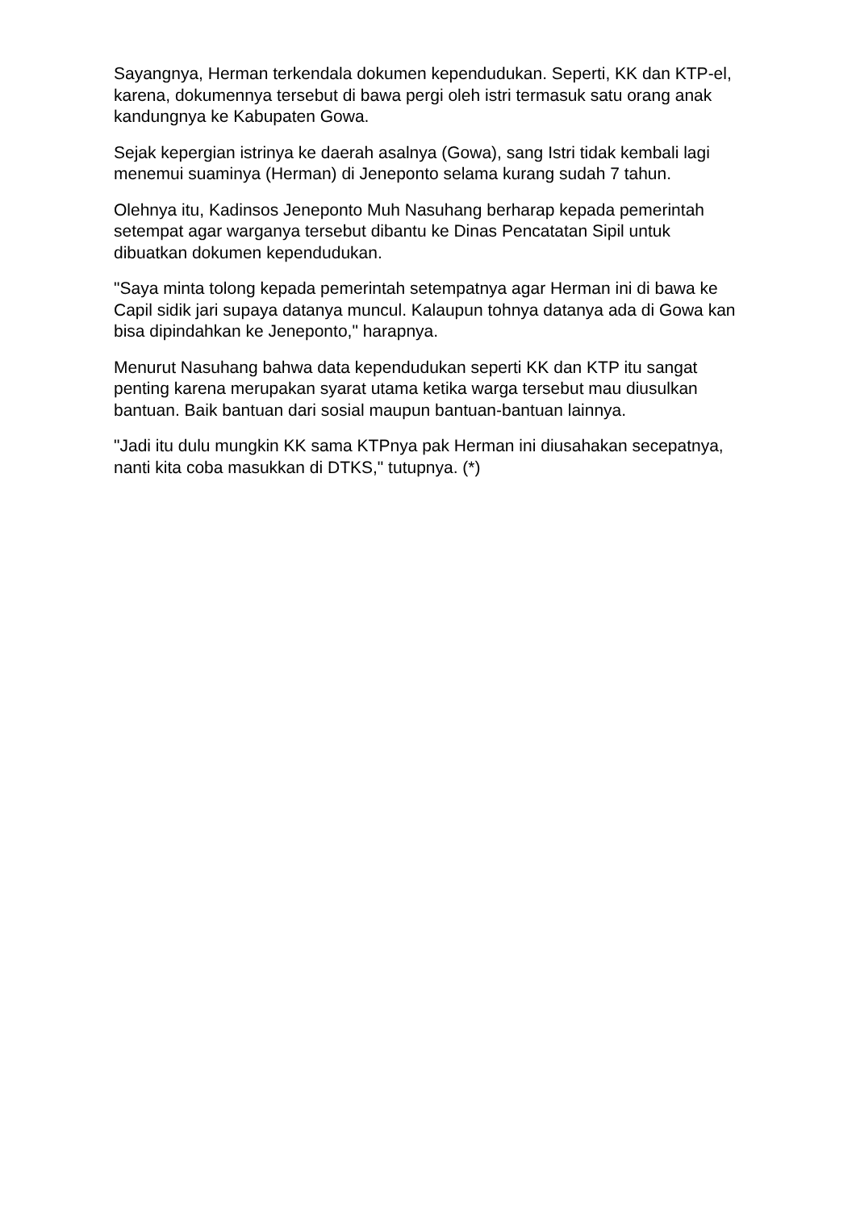Sayangnya, Herman terkendala dokumen kependudukan. Seperti, KK dan KTP-el, karena, dokumennya tersebut di bawa pergi oleh istri termasuk satu orang anak kandungnya ke Kabupaten Gowa.
Sejak kepergian istrinya ke daerah asalnya (Gowa), sang Istri tidak kembali lagi menemui suaminya (Herman) di Jeneponto selama kurang sudah 7 tahun.
Olehnya itu, Kadinsos Jeneponto Muh Nasuhang berharap kepada pemerintah setempat agar warganya tersebut dibantu ke Dinas Pencatatan Sipil untuk dibuatkan dokumen kependudukan.
"Saya minta tolong kepada pemerintah setempatnya agar Herman ini di bawa ke Capil sidik jari supaya datanya muncul. Kalaupun tohnya datanya ada di Gowa kan bisa dipindahkan ke Jeneponto," harapnya.
Menurut Nasuhang bahwa data kependudukan seperti KK dan KTP itu sangat penting karena merupakan syarat utama ketika warga tersebut mau diusulkan bantuan. Baik bantuan dari sosial maupun bantuan-bantuan lainnya.
"Jadi itu dulu mungkin KK sama KTPnya pak Herman ini diusahakan secepatnya, nanti kita coba masukkan di DTKS," tutupnya. (*)